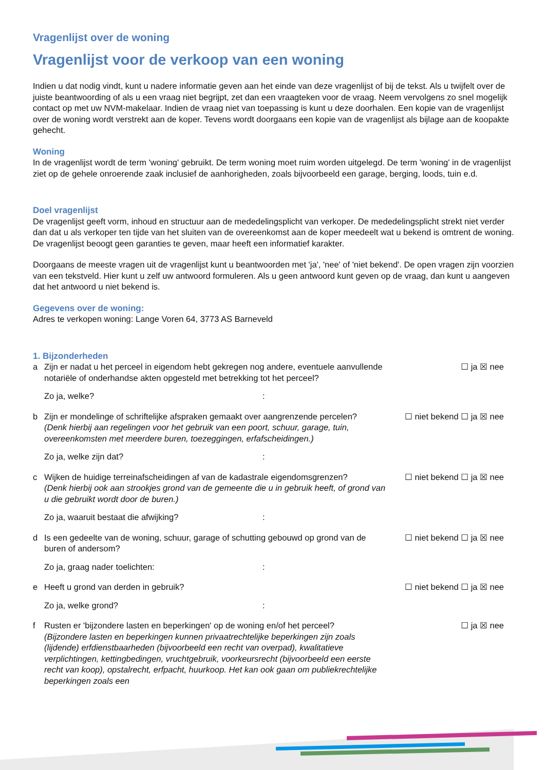Vragenlijst over de woning
Vragenlijst voor de verkoop van een woning
Indien u dat nodig vindt, kunt u nadere informatie geven aan het einde van deze vragenlijst of bij de tekst. Als u twijfelt over de juiste beantwoording of als u een vraag niet begrijpt, zet dan een vraagteken voor de vraag. Neem vervolgens zo snel mogelijk contact op met uw NVM-makelaar. Indien de vraag niet van toepassing is kunt u deze doorhalen. Een kopie van de vragenlijst over de woning wordt verstrekt aan de koper. Tevens wordt doorgaans een kopie van de vragenlijst als bijlage aan de koopakte gehecht.
Woning
In de vragenlijst wordt de term 'woning' gebruikt. De term woning moet ruim worden uitgelegd. De term 'woning' in de vragenlijst ziet op de gehele onroerende zaak inclusief de aanhorigheden, zoals bijvoorbeeld een garage, berging, loods, tuin e.d.
Doel vragenlijst
De vragenlijst geeft vorm, inhoud en structuur aan de mededelingsplicht van verkoper. De mededelingsplicht strekt niet verder dan dat u als verkoper ten tijde van het sluiten van de overeenkomst aan de koper meedeelt wat u bekend is omtrent de woning. De vragenlijst beoogt geen garanties te geven, maar heeft een informatief karakter.
Doorgaans de meeste vragen uit de vragenlijst kunt u beantwoorden met 'ja', 'nee' of 'niet bekend'. De open vragen zijn voorzien van een tekstveld. Hier kunt u zelf uw antwoord formuleren. Als u geen antwoord kunt geven op de vraag, dan kunt u aangeven dat het antwoord u niet bekend is.
Gegevens over de woning:
Adres te verkopen woning: Lange Voren 64, 3773 AS Barneveld
1. Bijzonderheden
a Zijn er nadat u het perceel in eigendom hebt gekregen nog andere, eventuele aanvullende notariële of onderhandse akten opgesteld met betrekking tot het perceel?
☐ ja ☒ nee
Zo ja, welke?:
b Zijn er mondelinge of schriftelijke afspraken gemaakt over aangrenzende percelen?
(Denk hierbij aan regelingen voor het gebruik van een poort, schuur, garage, tuin, overeenkomsten met meerdere buren, toezeggingen, erfafscheidingen.)
☐ niet bekend ☐ ja ☒ nee
Zo ja, welke zijn dat?:
c Wijken de huidige terreinafscheidingen af van de kadastrale eigendomsgrenzen?
(Denk hierbij ook aan strookjes grond van de gemeente die u in gebruik heeft, of grond van u die gebruikt wordt door de buren.)
☐ niet bekend ☐ ja ☒ nee
Zo ja, waaruit bestaat die afwijking?:
d Is een gedeelte van de woning, schuur, garage of schutting gebouwd op grond van de buren of andersom?
☐ niet bekend ☐ ja ☒ nee
Zo ja, graag nader toelichten::
e Heeft u grond van derden in gebruik?
☐ niet bekend ☐ ja ☒ nee
Zo ja, welke grond?:
f Rusten er 'bijzondere lasten en beperkingen' op de woning en/of het perceel?
(Bijzondere lasten en beperkingen kunnen privaatrechtelijke beperkingen zijn zoals (lijdende) erfdienstbaarheden (bijvoorbeeld een recht van overpad), kwalitatieve verplichtingen, kettingbedingen, vruchtgebruik, voorkeursrecht (bijvoorbeeld een eerste recht van koop), opstalrecht, erfpacht, huurkoop. Het kan ook gaan om publiekrechtelijke beperkingen zoals een
☐ ja ☒ nee